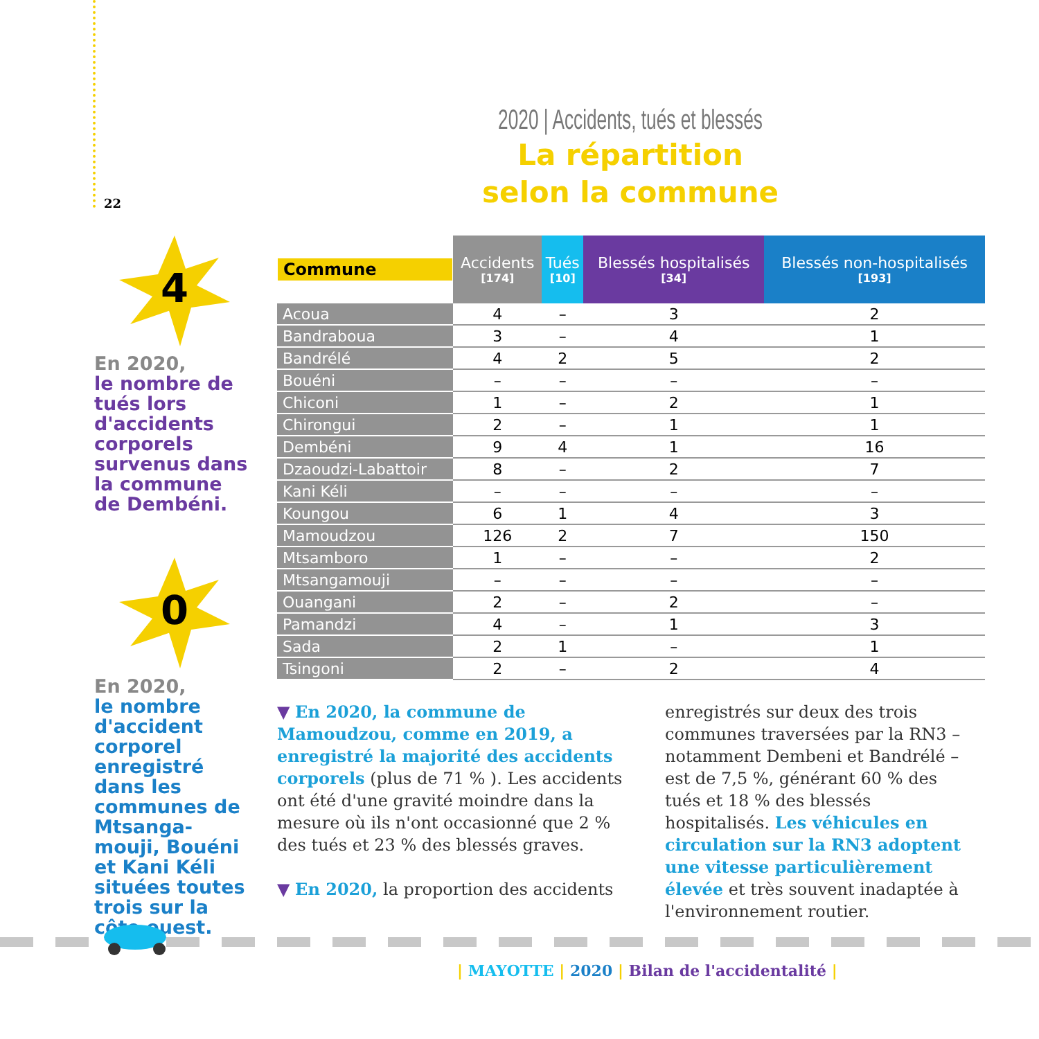22
2020 | Accidents, tués et blessés
La répartition
selon la commune
4
En 2020,
le nombre de tués lors d'accidents corporels survenus dans la commune de Dembéni.
0
En 2020,
le nombre d'accident corporel enregistré dans les communes de Mtsanga-mouji, Bouéni et Kani Kéli situées toutes trois sur la côte ouest.
| Commune | Accidents [174] | Tués [10] | Blessés hospitalisés [34] | Blessés non-hospitalisés [193] |
| --- | --- | --- | --- | --- |
| Acoua | 4 | – | 3 | 2 |
| Bandraboua | 3 | – | 4 | 1 |
| Bandrélé | 4 | 2 | 5 | 2 |
| Bouéni | – | – | – | – |
| Chiconi | 1 | – | 2 | 1 |
| Chirongui | 2 | – | 1 | 1 |
| Dembéni | 9 | 4 | 1 | 16 |
| Dzaoudzi-Labattoir | 8 | – | 2 | 7 |
| Kani Kéli | – | – | – | – |
| Koungou | 6 | 1 | 4 | 3 |
| Mamoudzou | 126 | 2 | 7 | 150 |
| Mtsamboro | 1 | – | – | 2 |
| Mtsangamouji | – | – | – | – |
| Ouangani | 2 | – | 2 | – |
| Pamandzi | 4 | – | 1 | 3 |
| Sada | 2 | 1 | – | 1 |
| Tsingoni | 2 | – | 2 | 4 |
▼ En 2020, la commune de Mamoudzou, comme en 2019, a enregistré la majorité des accidents corporels (plus de 71 % ). Les accidents ont été d'une gravité moindre dans la mesure où ils n'ont occasionné que 2 % des tués et 23 % des blessés graves.
▼ En 2020, la proportion des accidents
enregistrés sur deux des trois communes traversées par la RN3 – notamment Dembeni et Bandrélé – est de 7,5 %, générant 60 % des tués et 18 % des blessés hospitalisés. Les véhicules en circulation sur la RN3 adoptent une vitesse particulièrement élevée et très souvent inadaptée à l'environnement routier.
| MAYOTTE | 2020 | Bilan de l'accidentalité |